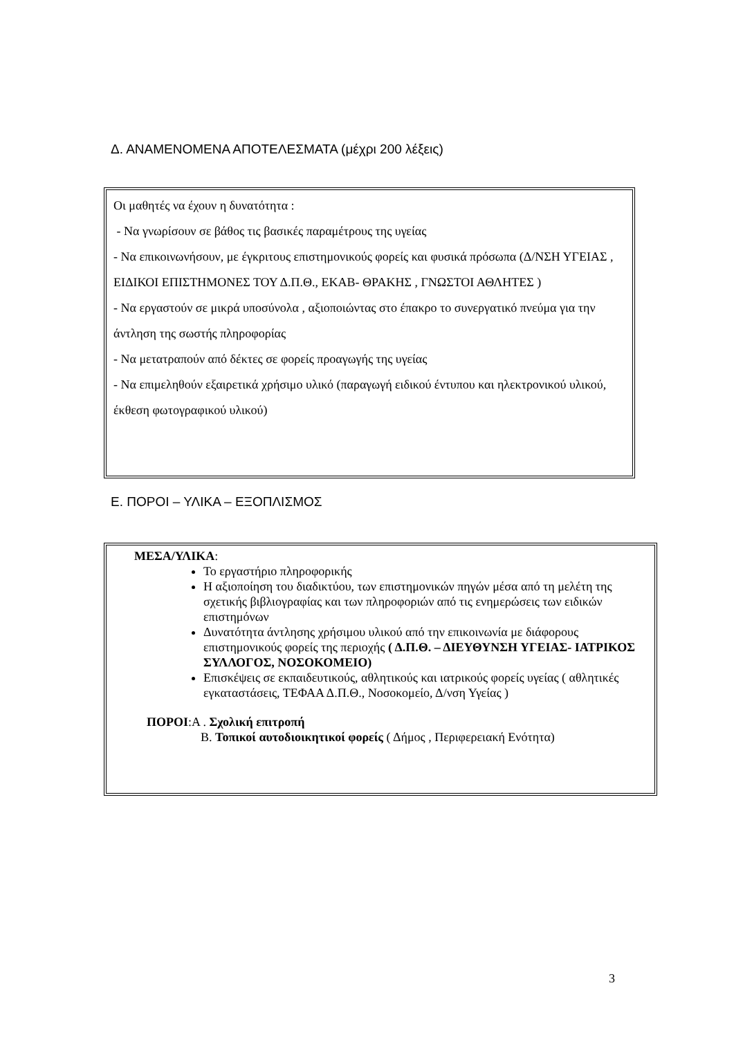Δ. ΑΝΑΜΕΝΟΜΕΝΑ ΑΠΟΤΕΛΕΣΜΑΤΑ (μέχρι 200 λέξεις)
Οι μαθητές να έχουν η δυνατότητα :
- Να γνωρίσουν σε βάθος τις βασικές παραμέτρους της υγείας
- Να επικοινωνήσουν, με έγκριτους επιστημονικούς φορείς και φυσικά πρόσωπα (Δ/ΝΣΗ ΥΓΕΙΑΣ , ΕΙΔΙΚΟΙ ΕΠΙΣΤΗΜΟΝΕΣ ΤΟΥ Δ.Π.Θ., ΕΚΑΒ- ΘΡΑΚΗΣ , ΓΝΩΣΤΟΙ ΑΘΛΗΤΕΣ )
- Να εργαστούν σε μικρά υποσύνολα , αξιοποιώντας στο έπακρο το συνεργατικό πνεύμα για την άντληση της σωστής πληροφορίας
- Να μετατραπούν από δέκτες σε φορείς προαγωγής της υγείας
- Να επιμεληθούν εξαιρετικά χρήσιμο υλικό (παραγωγή ειδικού έντυπου και ηλεκτρονικού υλικού, έκθεση φωτογραφικού υλικού)
Ε. ΠΟΡΟΙ – ΥΛΙΚΑ – ΕΞΟΠΛΙΣΜΟΣ
ΜΕΣΑ/ΥΛΙΚΑ:
Το εργαστήριο πληροφορικής
Η αξιοποίηση του διαδικτύου, των επιστημονικών πηγών μέσα από τη μελέτη της σχετικής βιβλιογραφίας και των πληροφοριών από τις ενημερώσεις των ειδικών επιστημόνων
Δυνατότητα άντλησης χρήσιμου υλικού από την επικοινωνία με διάφορους επιστημονικούς φορείς της περιοχής ( Δ.Π.Θ. – ΔΙΕΥΘΥΝΣΗ ΥΓΕΙΑΣ- ΙΑΤΡΙΚΟΣ ΣΥΛΛΟΓΟΣ, ΝΟΣΟΚΟΜΕΙΟ)
Επισκέψεις σε εκπαιδευτικούς, αθλητικούς και ιατρικούς φορείς υγείας ( αθλητικές εγκαταστάσεις, ΤΕΦΑΑ Δ.Π.Θ., Νοσοκομείο, Δ/νση Υγείας )
ΠΟΡΟΙ:Α . Σχολική επιτροπή
Β. Τοπικοί αυτοδιοικητικοί φορείς ( Δήμος , Περιφερειακή Ενότητα)
3